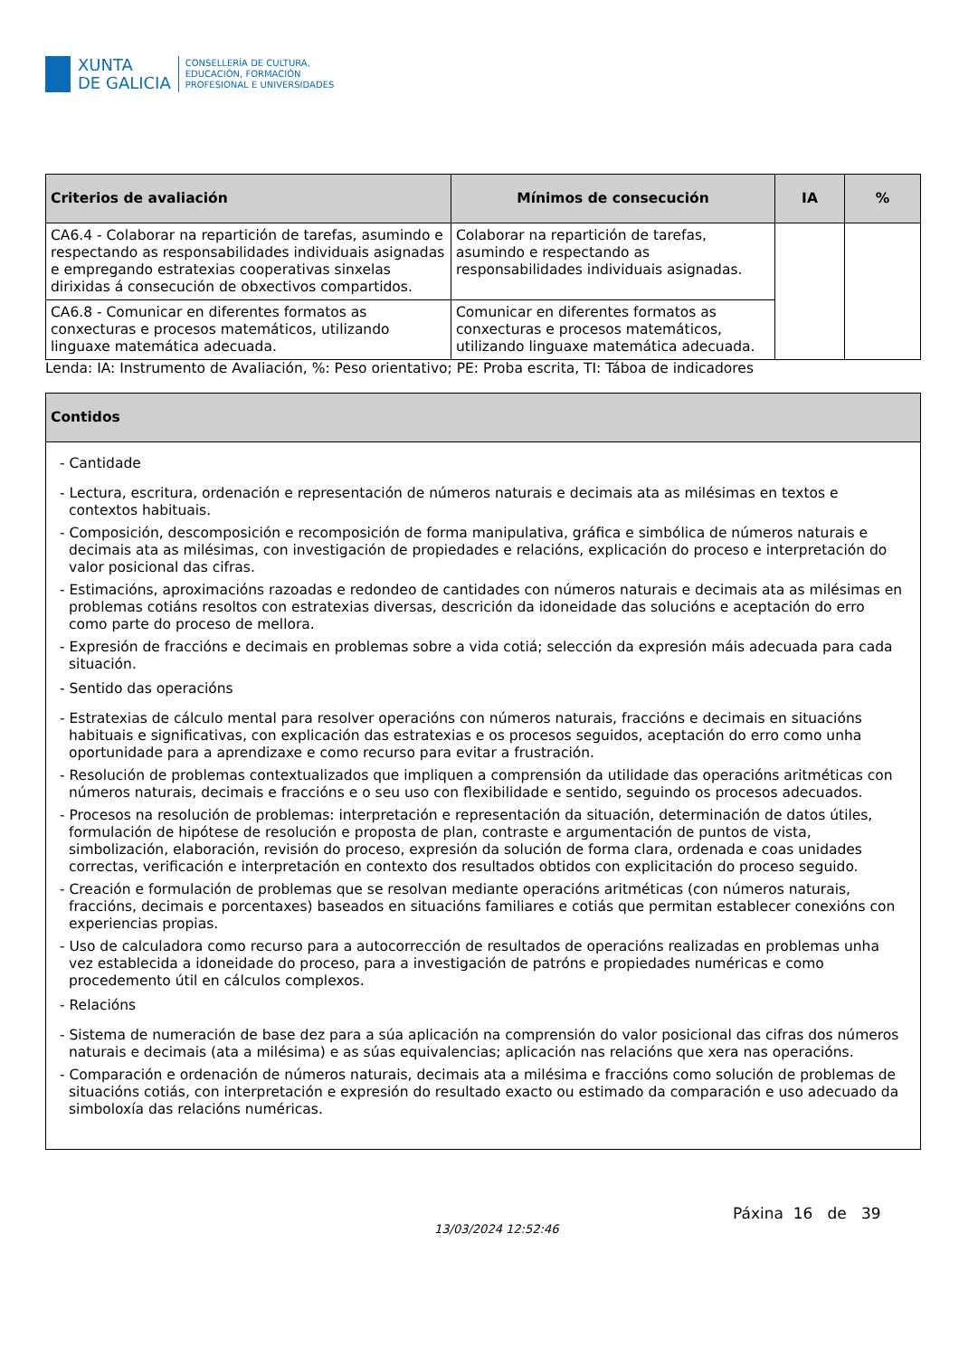XUNTA
DE GALICIA
CONSELLERÍA DE CULTURA,
EDUCACIÓN, FORMACIÓN
PROFESIONAL E UNIVERSIDADES
| Criterios de avaliación | Mínimos de consecución | IA | % |
| --- | --- | --- | --- |
| CA6.4 - Colaborar na repartición de tarefas, asumindo e respectando as responsabilidades individuais asignadas e empregando estratexias cooperativas sinxelas dirixidas á consecución de obxectivos compartidos. | Colaborar na repartición de tarefas, asumindo e respectando as responsabilidades individuais asignadas. | | |
| CA6.8 - Comunicar en diferentes formatos as conxecturas e procesos matemáticos, utilizando linguaxe matemática adecuada. | Comunicar en diferentes formatos as conxecturas e procesos matemáticos, utilizando linguaxe matemática adecuada. | | |
Lenda: IA: Instrumento de Avaliación, %: Peso orientativo; PE: Proba escrita, TI: Táboa de indicadores
| Contidos |
| --- |
| - Cantidade - Lectura, escritura, ordenación e representación de números naturais e decimais ata as milésimas en textos e contextos habituais. - Composición, descomposición e recomposición de forma manipulativa, gráfica e simbólica de números naturais e decimais ata as milésimas, con investigación de propiedades e relacións, explicación do proceso e interpretación do valor posicional das cifras. - Estimacións, aproximacións razoadas e redondeo de cantidades con números naturais e decimais ata as milésimas en problemas cotiáns resoltos con estratexias diversas, descrición da idoneidade das solucións e aceptación do erro como parte do proceso de mellora. - Expresión de fraccións e decimais en problemas sobre a vida cotiá; selección da expresión máis adecuada para cada situación. - Sentido das operacións - Estratexias de cálculo mental para resolver operacións con números naturais, fraccións e decimais en situacións habituais e significativas, con explicación das estratexias e os procesos seguidos, aceptación do erro como unha oportunidade para a aprendizaxe e como recurso para evitar a frustración. - Resolución de problemas contextualizados que impliquen a comprensión da utilidade das operacións aritméticas con números naturais, decimais e fraccións e o seu uso con flexibilidade e sentido, seguindo os procesos adecuados. - Procesos na resolución de problemas: interpretación e representación da situación, determinación de datos útiles, formulación de hipótese de resolución e proposta de plan, contraste e argumentación de puntos de vista, simbolización, elaboración, revisión do proceso, expresión da solución de forma clara, ordenada e coas unidades correctas, verificación e interpretación en contexto dos resultados obtidos con explicitación do proceso seguido. - Creación e formulación de problemas que se resolvan mediante operacións aritméticas (con números naturais, fraccións, decimais e porcentaxes) baseados en situacións familiares e cotiás que permitan establecer conexións con experiencias propias. - Uso de calculadora como recurso para a autocorrección de resultados de operacións realizadas en problemas unha vez establecida a idoneidade do proceso, para a investigación de patróns e propiedades numéricas e como procedemento útil en cálculos complexos. - Relacións - Sistema de numeración de base dez para a súa aplicación na comprensión do valor posicional das cifras dos números naturais e decimais (ata a milésima) e as súas equivalencias; aplicación nas relacións que xera nas operacións. - Comparación e ordenación de números naturais, decimais ata a milésima e fraccións como solución de problemas de situacións cotiás, con interpretación e expresión do resultado exacto ou estimado da comparación e uso adecuado da simboloxía das relacións numéricas. |
13/03/2024 12:52:46
Páxina 16 de 39